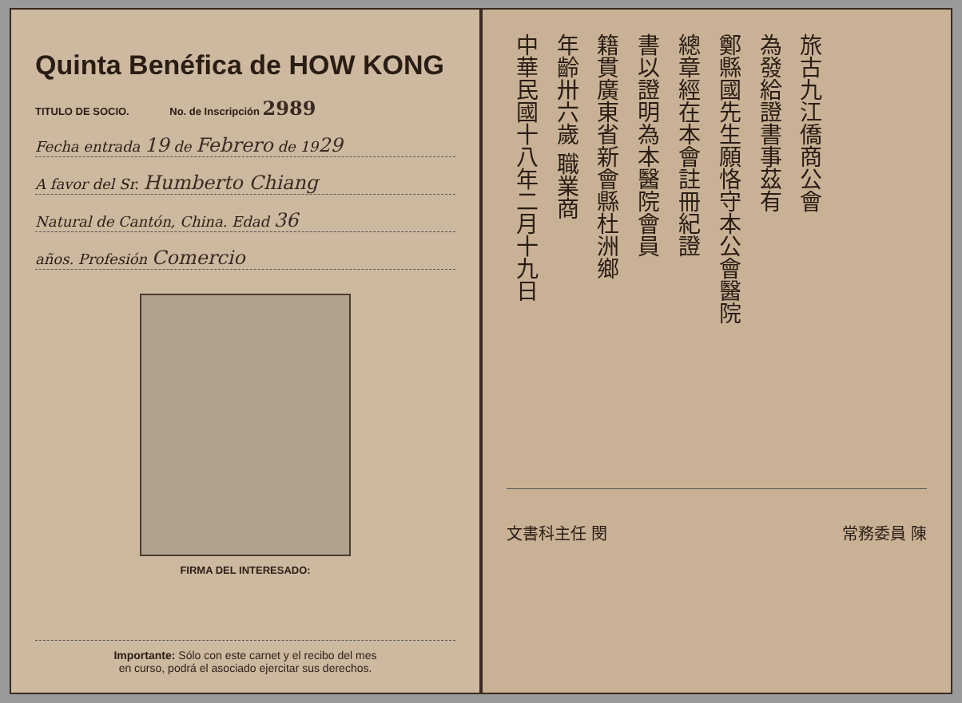Quinta Benéfica de HOW KONG
TITULO DE SOCIO. No. de Inscripción 2989
Fecha entrada 19 de Febrero de 1929
A favor del Sr. Humberto Chiang
Natural de Cantón, China. Edad 36
años. Profesión Comercio
FIRMA DEL INTERESADO:
Importante: Sólo con este carnet y el recibo del mes
en curso, podrá el asociado ejercitar sus derechos.
旅古九江僑商公會
為發給證書事茲有
鄭縣國先生願恪守本公會醫院
總章經在本會註冊紀證
書以證明為本醫院會員
籍貫廣東省新會縣杜洲鄉
年齡卅六歲 職業商
中華民國十八年二月十九日
文書科主任 閔 常務委員 陳